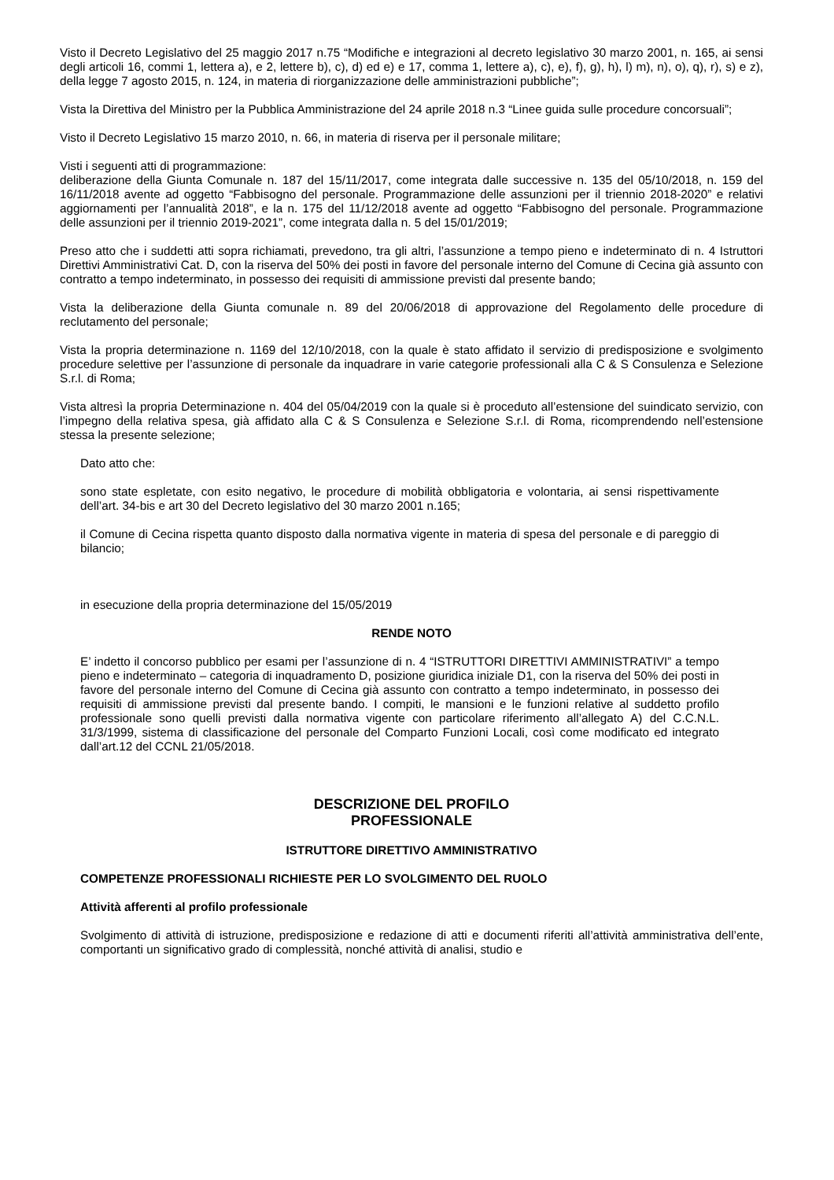Visto il Decreto Legislativo del 25 maggio 2017 n.75 “Modifiche e integrazioni al decreto legislativo 30 marzo 2001, n. 165, ai sensi degli articoli 16, commi 1, lettera a), e 2, lettere b), c), d) ed e) e 17, comma 1, lettere a), c), e), f), g), h), l) m), n), o), q), r), s) e z), della legge 7 agosto 2015, n. 124, in materia di riorganizzazione delle amministrazioni pubbliche”;
Vista la Direttiva del Ministro per la Pubblica Amministrazione del 24 aprile 2018 n.3 “Linee guida sulle procedure concorsuali”;
Visto il Decreto Legislativo 15 marzo 2010, n. 66, in materia di riserva per il personale militare;
Visti i seguenti atti di programmazione:
deliberazione della Giunta Comunale n. 187 del 15/11/2017, come integrata dalle successive n. 135 del 05/10/2018, n. 159 del 16/11/2018 avente ad oggetto “Fabbisogno del personale. Programmazione delle assunzioni per il triennio 2018-2020” e relativi aggiornamenti per l’annualità 2018”, e la n. 175 del 11/12/2018 avente ad oggetto “Fabbisogno del personale. Programmazione delle assunzioni per il triennio 2019-2021”, come integrata dalla n. 5 del 15/01/2019;
Preso atto che i suddetti atti sopra richiamati, prevedono, tra gli altri, l’assunzione a tempo pieno e indeterminato di n. 4 Istruttori Direttivi Amministrativi Cat. D, con la riserva del 50% dei posti in favore del personale interno del Comune di Cecina già assunto con contratto a tempo indeterminato, in possesso dei requisiti di ammissione previsti dal presente bando;
Vista la deliberazione della Giunta comunale n. 89 del 20/06/2018 di approvazione del Regolamento delle procedure di reclutamento del personale;
Vista la propria determinazione n. 1169 del 12/10/2018, con la quale è stato affidato il servizio di predisposizione e svolgimento procedure selettive per l’assunzione di personale da inquadrare in varie categorie professionali alla C & S Consulenza e Selezione S.r.l. di Roma;
Vista altresì la propria Determinazione n. 404 del 05/04/2019 con la quale si è proceduto all’estensione del suindicato servizio, con l’impegno della relativa spesa, già affidato alla C & S Consulenza e Selezione S.r.l. di Roma, ricomprendendo nell’estensione stessa la presente selezione;
Dato atto che:
sono state espletate, con esito negativo, le procedure di mobilità obbligatoria e volontaria, ai sensi rispettivamente dell’art. 34-bis e art 30 del Decreto legislativo del 30 marzo 2001 n.165;
il Comune di Cecina rispetta quanto disposto dalla normativa vigente in materia di spesa del personale e di pareggio di bilancio;
in esecuzione della propria determinazione del 15/05/2019
RENDE NOTO
E’ indetto il concorso pubblico per esami per l’assunzione di n. 4 “ISTRUTTORI DIRETTIVI AMMINISTRATIVI” a tempo pieno e indeterminato – categoria di inquadramento D, posizione giuridica iniziale D1, con la riserva del 50% dei posti in favore del personale interno del Comune di Cecina già assunto con contratto a tempo indeterminato, in possesso dei requisiti di ammissione previsti dal presente bando. I compiti, le mansioni e le funzioni relative al suddetto profilo professionale sono quelli previsti dalla normativa vigente con particolare riferimento all’allegato A) del C.C.N.L. 31/3/1999, sistema di classificazione del personale del Comparto Funzioni Locali, così come modificato ed integrato dall’art.12 del CCNL 21/05/2018.
DESCRIZIONE DEL PROFILO
PROFESSIONALE
ISTRUTTORE DIRETTIVO AMMINISTRATIVO
COMPETENZE PROFESSIONALI RICHIESTE PER LO SVOLGIMENTO DEL RUOLO
Attività afferenti al profilo professionale
Svolgimento di attività di istruzione, predisposizione e redazione di atti e documenti riferiti all’attività amministrativa dell’ente, comportanti un significativo grado di complessità, nonché attività di analisi, studio e